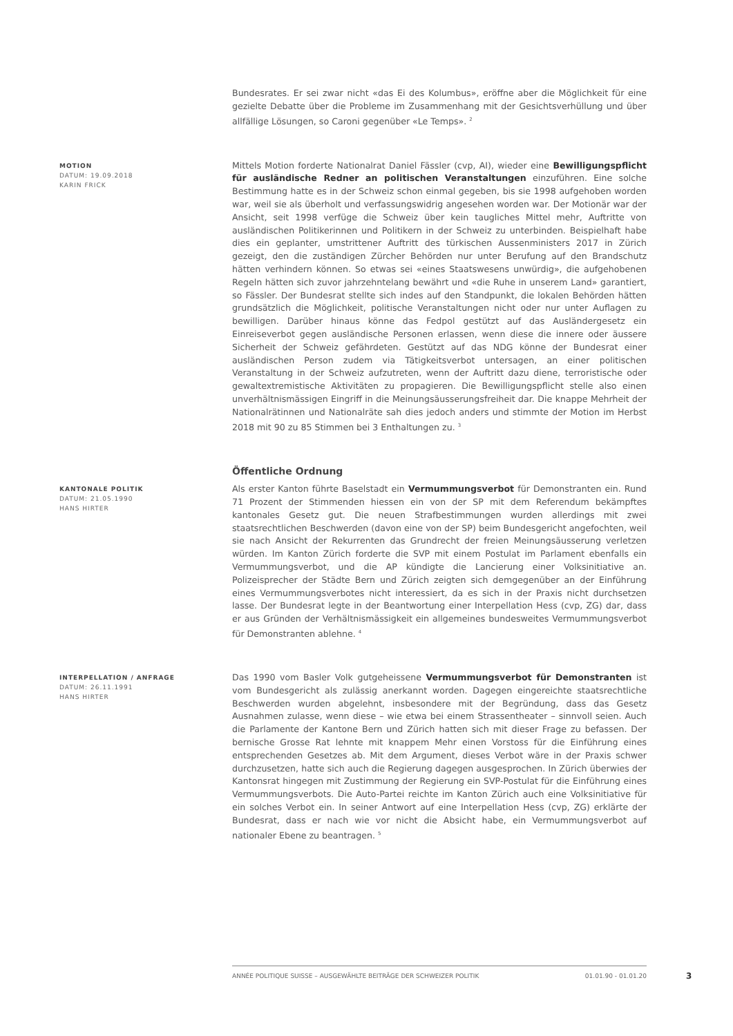Bundesrates. Er sei zwar nicht «das Ei des Kolumbus», eröffne aber die Möglichkeit für eine gezielte Debatte über die Probleme im Zusammenhang mit der Gesichtsverhüllung und über allfällige Lösungen, so Caroni gegenüber «Le Temps». <sup>2</sup>
MOTION
DATUM: 19.09.2018
KARIN FRICK
Mittels Motion forderte Nationalrat Daniel Fässler (cvp, AI), wieder eine Bewilligungspflicht für ausländische Redner an politischen Veranstaltungen einzuführen. Eine solche Bestimmung hatte es in der Schweiz schon einmal gegeben, bis sie 1998 aufgehoben worden war, weil sie als überholt und verfassungswidrig angesehen worden war. Der Motionär war der Ansicht, seit 1998 verfüge die Schweiz über kein taugliches Mittel mehr, Auftritte von ausländischen Politikerinnen und Politikern in der Schweiz zu unterbinden. Beispielhaft habe dies ein geplanter, umstrittener Auftritt des türkischen Aussenministers 2017 in Zürich gezeigt, den die zuständigen Zürcher Behörden nur unter Berufung auf den Brandschutz hätten verhindern können. So etwas sei «eines Staatswesens unwürdig», die aufgehobenen Regeln hätten sich zuvor jahrzehntelang bewährt und «die Ruhe in unserem Land» garantiert, so Fässler. Der Bundesrat stellte sich indes auf den Standpunkt, die lokalen Behörden hätten grundsätzlich die Möglichkeit, politische Veranstaltungen nicht oder nur unter Auflagen zu bewilligen. Darüber hinaus könne das Fedpol gestützt auf das Ausländergesetz ein Einreiseverbot gegen ausländische Personen erlassen, wenn diese die innere oder äussere Sicherheit der Schweiz gefährdeten. Gestützt auf das NDG könne der Bundesrat einer ausländischen Person zudem via Tätigkeitsverbot untersagen, an einer politischen Veranstaltung in der Schweiz aufzutreten, wenn der Auftritt dazu diene, terroristische oder gewaltextremistische Aktivitäten zu propagieren. Die Bewilligungspflicht stelle also einen unverhältnismässigen Eingriff in die Meinungsäusserungsfreiheit dar. Die knappe Mehrheit der Nationalrätinnen und Nationalräte sah dies jedoch anders und stimmte der Motion im Herbst 2018 mit 90 zu 85 Stimmen bei 3 Enthaltungen zu. <sup>3</sup>
Öffentliche Ordnung
KANTONALE POLITIK
DATUM: 21.05.1990
HANS HIRTER
Als erster Kanton führte Baselstadt ein Vermummungsverbot für Demonstranten ein. Rund 71 Prozent der Stimmenden hiessen ein von der SP mit dem Referendum bekämpftes kantonales Gesetz gut. Die neuen Strafbestimmungen wurden allerdings mit zwei staatsrechtlichen Beschwerden (davon eine von der SP) beim Bundesgericht angefochten, weil sie nach Ansicht der Rekurrenten das Grundrecht der freien Meinungsäusserung verletzen würden. Im Kanton Zürich forderte die SVP mit einem Postulat im Parlament ebenfalls ein Vermummungsverbot, und die AP kündigte die Lancierung einer Volksinitiative an. Polizeisprecher der Städte Bern und Zürich zeigten sich demgegenüber an der Einführung eines Vermummungsverbotes nicht interessiert, da es sich in der Praxis nicht durchsetzen lasse. Der Bundesrat legte in der Beantwortung einer Interpellation Hess (cvp, ZG) dar, dass er aus Gründen der Verhältnismässigkeit ein allgemeines bundesweites Vermummungsverbot für Demonstranten ablehne. <sup>4</sup>
INTERPELLATION / ANFRAGE
DATUM: 26.11.1991
HANS HIRTER
Das 1990 vom Basler Volk gutgeheissene Vermummungsverbot für Demonstranten ist vom Bundesgericht als zulässig anerkannt worden. Dagegen eingereichte staatsrechtliche Beschwerden wurden abgelehnt, insbesondere mit der Begründung, dass das Gesetz Ausnahmen zulasse, wenn diese – wie etwa bei einem Strassentheater – sinnvoll seien. Auch die Parlamente der Kantone Bern und Zürich hatten sich mit dieser Frage zu befassen. Der bernische Grosse Rat lehnte mit knappem Mehr einen Vorstoss für die Einführung eines entsprechenden Gesetzes ab. Mit dem Argument, dieses Verbot wäre in der Praxis schwer durchzusetzen, hatte sich auch die Regierung dagegen ausgesprochen. In Zürich überwies der Kantonsrat hingegen mit Zustimmung der Regierung ein SVP-Postulat für die Einführung eines Vermummungsverbots. Die Auto-Partei reichte im Kanton Zürich auch eine Volksinitiative für ein solches Verbot ein. In seiner Antwort auf eine Interpellation Hess (cvp, ZG) erklärte der Bundesrat, dass er nach wie vor nicht die Absicht habe, ein Vermummungsverbot auf nationaler Ebene zu beantragen. <sup>5</sup>
ANNÉE POLITIQUE SUISSE – AUSGEWÄHLTE BEITRÄGE DER SCHWEIZER POLITIK 01.01.90 - 01.01.20
3